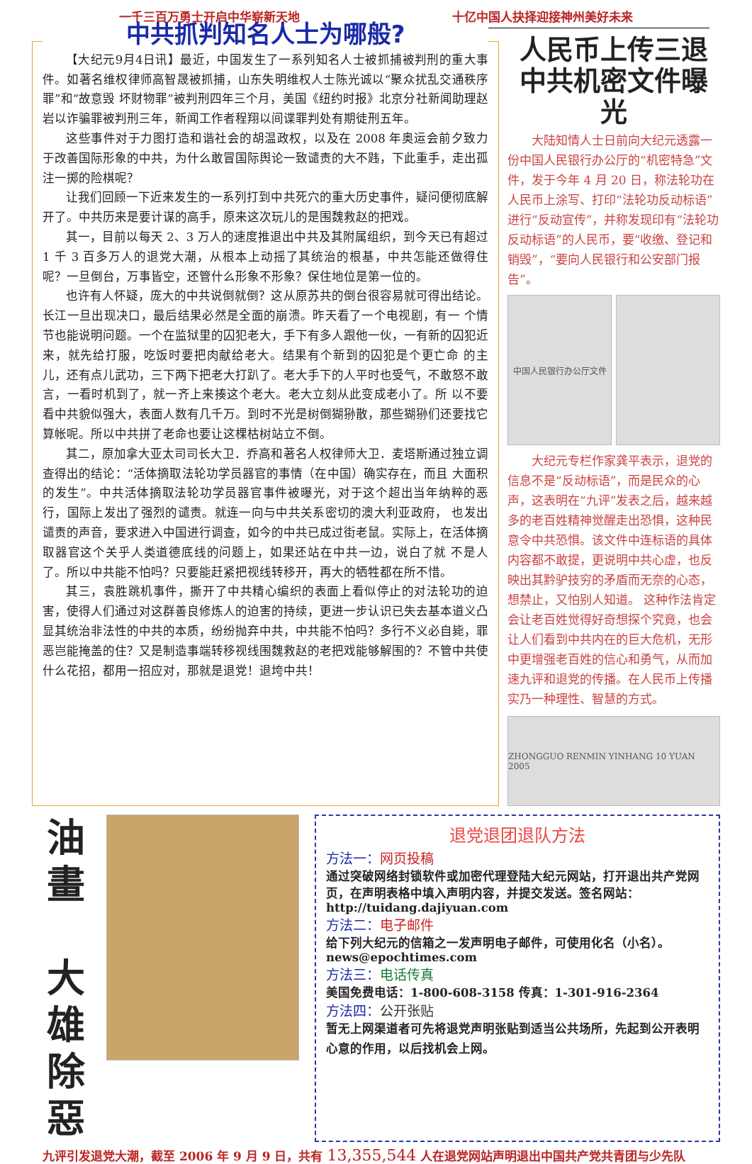一千三百万勇士开启中华崭新天地 十亿中国人抉择迎接神州美好未来
中共抓判知名人士为哪般?
【大纪元9月4日讯】最近，中国发生了一系列知名人士被抓捕被判刑的重大事件。如著名维权律师高智晟被抓捕，山东失明维权人士陈光诚以“聚众扰乱交通秩序罪”和“故意毁 坏财物罪”被判刑四年三个月，美国《纽约时报》北京分社新闻助理赵岩以诈骗罪被判刑三年，新闻工作者程翔以间谍罪判处有期徒刑五年。
这些事件对于力图打造和谐社会的胡温政权，以及在 2008 年奥运会前夕致力于改善国际形象的中共，为什么敢冒国际舆论一致谴责的大不韪，下此重手，走出孤注一掷的险棋呢？
让我们回顾一下近来发生的一系列打到中共死穴的重大历史事件，疑问便彻底解开了。中共历来是要计谋的高手，原来这次玩儿的是围魏救赵的把戏。
其一，目前以每天 2、3 万人的速度推退出中共及其附属组织，到今天已有超过 1 千 3 百多万人的退党大潮，从根本上动摇了其统治的根基，中共怎能还做得住呢？一旦倒台，万事皆空，还管什么形象不形象？保住地位是第一位的。
也许有人怀疑，庞大的中共说倒就倒？这从原苏共的倒台很容易就可得出结论。长江一旦出现决口，最后结果必然是全面的崩溃。昨天看了一个电视剧，有一 个情节也能说明问题。一个在监狱里的囚犯老大，手下有多人跟他一伙，一有新的囚犯近来，就先给打服，吃饭时要把肉献给老大。结果有个新到的囚犯是个更亡命 的主儿，还有点儿武功，三下两下把老大打趴了。老大手下的人平时也受气，不敢怒不敢言，一看时机到了，就一齐上来揍这个老大。老大立刻从此变成老小了。所 以不要看中共貌似强大，表面人数有几千万。到时不光是树倒猢狲散，那些猢狲们还要找它算帐呢。所以中共拼了老命也要让这棵枯树站立不倒。
其二，原加拿大亚太司司长大卫．乔高和著名人权律师大卫．麦塔斯通过独立调查得出的结论：“活体摘取法轮功学员器官的事情（在中国）确实存在，而且 大面积的发生”。中共活体摘取法轮功学员器官事件被曝光，对于这个超出当年纳粹的恶行，国际上发出了强烈的谴责。就连一向与中共关系密切的澳大利亚政府， 也发出谴责的声音，要求进入中国进行调查，如今的中共已成过街老鼠。实际上，在活体摘取器官这个关乎人类道德底线的问题上，如果还站在中共一边，说白了就 不是人了。所以中共能不怕吗？只要能赶紧把视线转移开，再大的牺牲都在所不惜。
其三，袁胜跳机事件，撕开了中共精心编织的表面上看似停止的对法轮功的迫害，使得人们通过对这群善良修炼人的迫害的持续，更进一步认识已失去基本道义凸显其统治非法性的中共的本质，纷纷抛弃中共，中共能不怕吗？多行不义必自毙，罪恶岂能掩盖的住？又是制造事端转移视线围魏救赵的老把戏能够解围的？不管中共使什么花招，都用一招应对，那就是退党！退垮中共！
人民币上传三退
中共机密文件曝光
大陆知情人士日前向大纪元透露一份中国人民银行办公厅的“机密特急”文件，发于今年 4 月 20 日，称法轮功在人民币上涂写、打印“法轮功反动标语”进行“反动宣传”，并称发现印有“法轮功反动标语”的人民币，要“收缴、登记和销毁”，“要向人民银行和公安部门报告”。
中国人民银行办公厅文件
大纪元专栏作家龚平表示，退党的信息不是“反动标语”，而是民众的心声，这表明在“九评”发表之后，越来越多的老百姓精神觉醒走出恐惧，这种民意令中共恐惧。该文件中连标语的具体内容都不敢提，更说明中共心虚，也反映出其黔驴技穷的矛盾而无奈的心态，想禁止，又怕别人知道。 这种作法肯定会让老百姓觉得好奇想探个究竟，也会让人们看到中共内在的巨大危机，无形中更增强老百姓的信心和勇气，从而加速九评和退党的传播。在人民币上传播实乃一种理性、智慧的方式。
ZHONGGUO RENMIN YINHANG 10 YUAN 2005
油
畫
大
雄
除
惡
退党退团退队方法
方法一：网页投稿
通过突破网络封锁软件或加密代理登陆大纪元网站，打开退出共产党网页，在声明表格中填入声明内容，并提交发送。签名网站：http://tuidang.dajiyuan.com
方法二：电子邮件
给下列大纪元的信箱之一发声明电子邮件，可使用化名（小名）。news@epochtimes.com
方法三：电话传真
美国免费电话：1-800-608-3158 传真：1-301-916-2364
方法四：公开张贴
暂无上网渠道者可先将退党声明张贴到适当公共场所，先起到公开表明心意的作用，以后找机会上网。
九评引发退党大潮，截至 2006 年 9 月 9 日，共有 13,355,544 人在退党网站声明退出中国共产党共青团与少先队